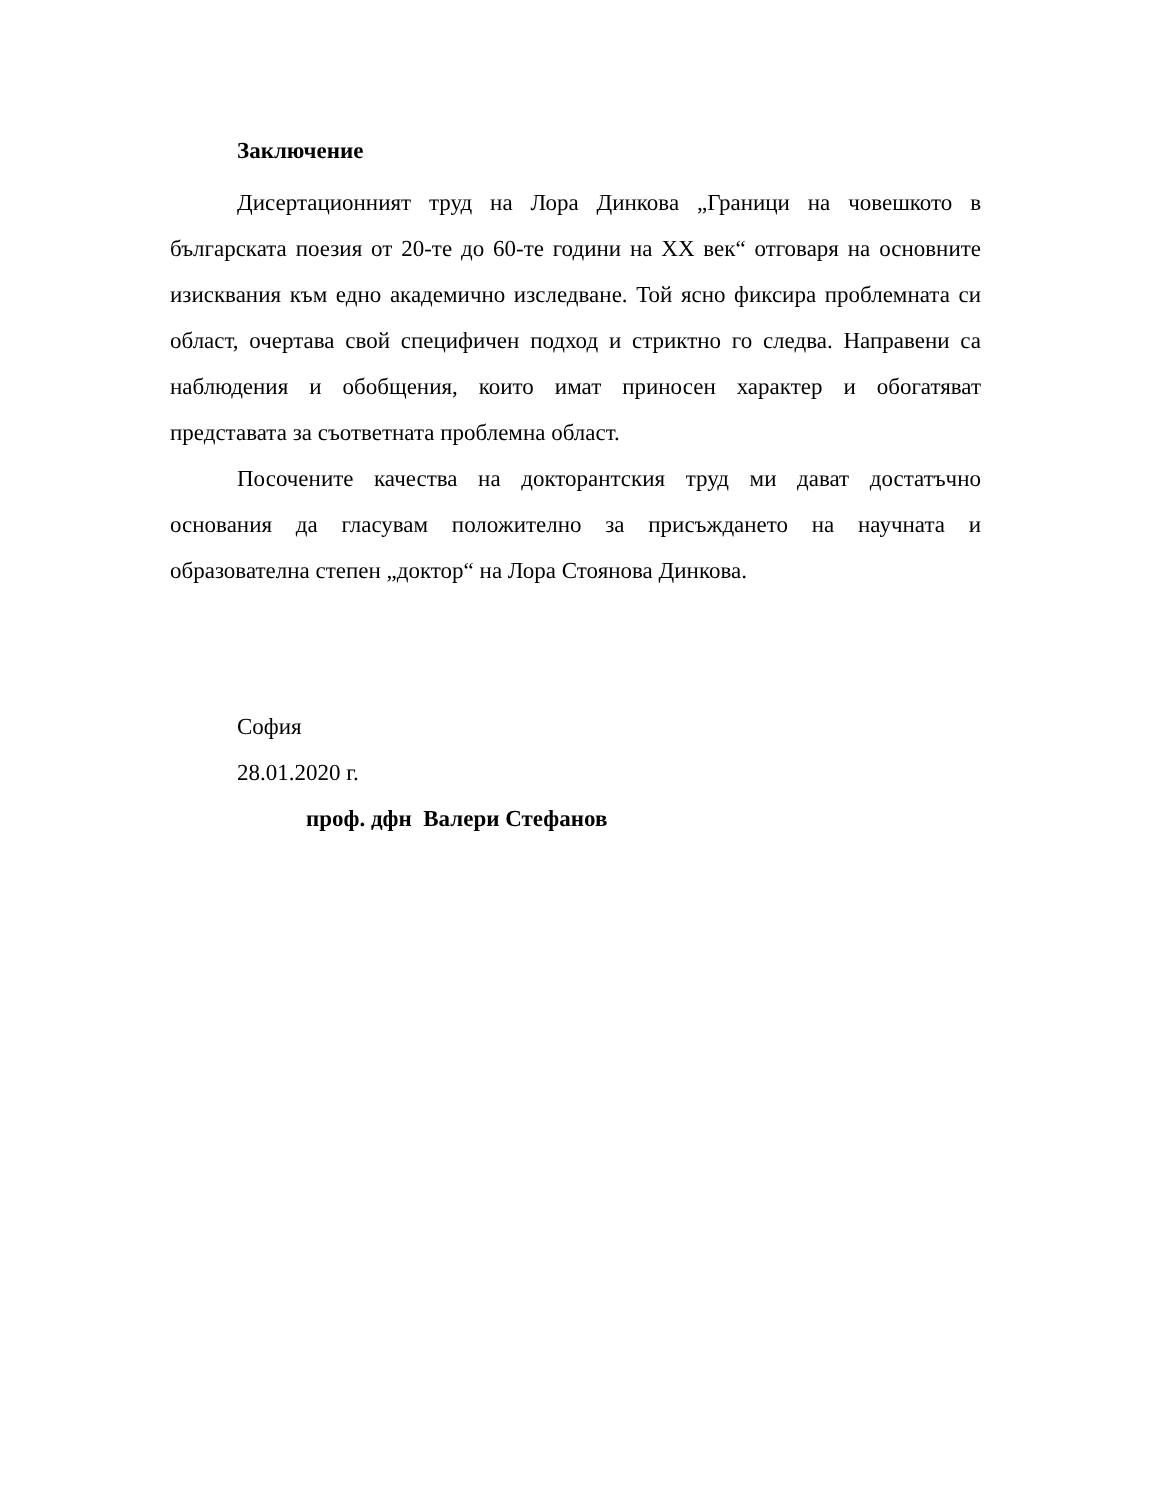Заключение
Дисертационният труд на Лора Динкова „Граници на човешкото в българската поезия от 20-те до 60-те години на ХХ век“ отговаря на основните изисквания към едно академично изследване. Той ясно фиксира проблемната си област, очертава свой специфичен подход и стриктно го следва. Направени са наблюдения и обобщения, които имат приносен характер и обогатяват представата за съответната проблемна област.
Посочените качества на докторантския труд ми дават достатъчно основания да гласувам положително за присъждането на научната и образователна степен „доктор“ на Лора Стоянова Динкова.
София
28.01.2020 г.
проф. дфн Валери Стефанов